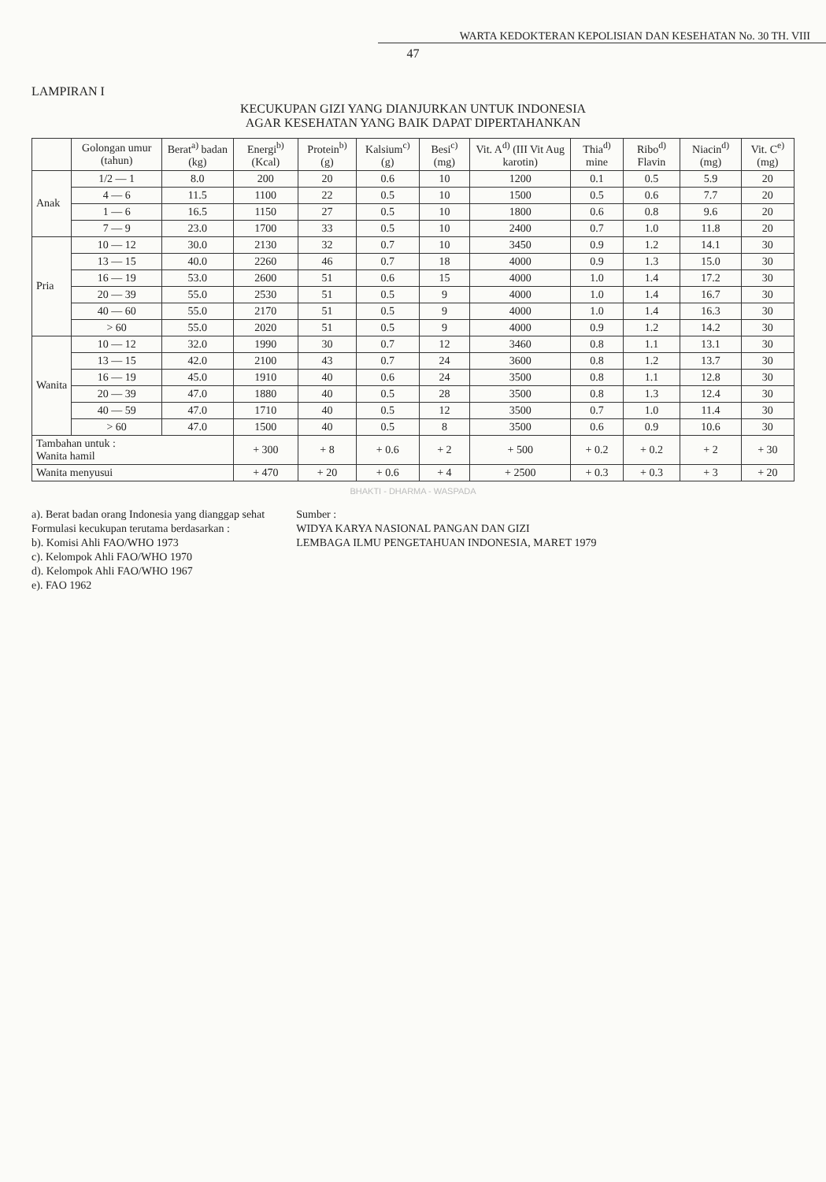WARTA KEDOKTERAN KEPOLISIAN DAN KESEHATAN No. 30 TH. VIII
47
LAMPIRAN I
KECUKUPAN GIZI YANG DIANJURKAN UNTUK INDONESIA
AGAR KESEHATAN YANG BAIK DAPAT DIPERTAHANKAN
| | Golongan umur (tahun) | Berat<sup>a)</sup> badan (kg) | Energi<sup>b)</sup> (Kcal) | Protein<sup>b)</sup> (g) | Kalsium<sup>c)</sup> (g) | Besi<sup>c)</sup> (mg) | Vit. A<sup>d)</sup> (III Vit Aug karotin) | Thia<sup>d)</sup> mine | Ribo<sup>d)</sup> Flavin | Niacin<sup>d)</sup> (mg) | Vit. C<sup>e)</sup> (mg) |
| --- | --- | --- | --- | --- | --- | --- | --- | --- | --- | --- | --- |
| Anak | 1/2 — 1 | 8.0 | 200 | 20 | 0.6 | 10 | 1200 | 0.1 | 0.5 | 5.9 | 20 |
| | 4 — 6 | 11.5 | 1100 | 22 | 0.5 | 10 | 1500 | 0.5 | 0.6 | 7.7 | 20 |
| | 1 — 6 | 16.5 | 1150 | 27 | 0.5 | 10 | 1800 | 0.6 | 0.8 | 9.6 | 20 |
| | 7 — 9 | 23.0 | 1700 | 33 | 0.5 | 10 | 2400 | 0.7 | 1.0 | 11.8 | 20 |
| Pria | 10 — 12 | 30.0 | 2130 | 32 | 0.7 | 10 | 3450 | 0.9 | 1.2 | 14.1 | 30 |
| | 13 — 15 | 40.0 | 2260 | 46 | 0.7 | 18 | 4000 | 0.9 | 1.3 | 15.0 | 30 |
| | 16 — 19 | 53.0 | 2600 | 51 | 0.6 | 15 | 4000 | 1.0 | 1.4 | 17.2 | 30 |
| | 20 — 39 | 55.0 | 2530 | 51 | 0.5 | 9 | 4000 | 1.0 | 1.4 | 16.7 | 30 |
| | 40 — 60 | 55.0 | 2170 | 51 | 0.5 | 9 | 4000 | 1.0 | 1.4 | 16.3 | 30 |
| | > 60 | 55.0 | 2020 | 51 | 0.5 | 9 | 4000 | 0.9 | 1.2 | 14.2 | 30 |
| Wanita | 10 — 12 | 32.0 | 1990 | 30 | 0.7 | 12 | 3460 | 0.8 | 1.1 | 13.1 | 30 |
| | 13 — 15 | 42.0 | 2100 | 43 | 0.7 | 24 | 3600 | 0.8 | 1.2 | 13.7 | 30 |
| | 16 — 19 | 45.0 | 1910 | 40 | 0.6 | 24 | 3500 | 0.8 | 1.1 | 12.8 | 30 |
| | 20 — 39 | 47.0 | 1880 | 40 | 0.5 | 28 | 3500 | 0.8 | 1.3 | 12.4 | 30 |
| | 40 — 59 | 47.0 | 1710 | 40 | 0.5 | 12 | 3500 | 0.7 | 1.0 | 11.4 | 30 |
| | > 60 | 47.0 | 1500 | 40 | 0.5 | 8 | 3500 | 0.6 | 0.9 | 10.6 | 30 |
| Tambahan untuk : Wanita hamil | | | + 300 | + 8 | + 0.6 | + 2 | + 500 | + 0.2 | + 0.2 | + 2 | + 30 |
| Wanita menyusui | | | + 470 | + 20 | + 0.6 | + 4 | + 2500 | + 0.3 | + 0.3 | + 3 | + 20 |
BHAKTI - DHARMA - WASPADA
a). Berat badan orang Indonesia yang dianggap sehat
Formulasi kecukupan terutama berdasarkan :
b). Komisi Ahli FAO/WHO 1973
c). Kelompok Ahli FAO/WHO 1970
d). Kelompok Ahli FAO/WHO 1967
e). FAO 1962
Sumber :
WIDYA KARYA NASIONAL PANGAN DAN GIZI
LEMBAGA ILMU PENGETAHUAN INDONESIA, MARET 1979